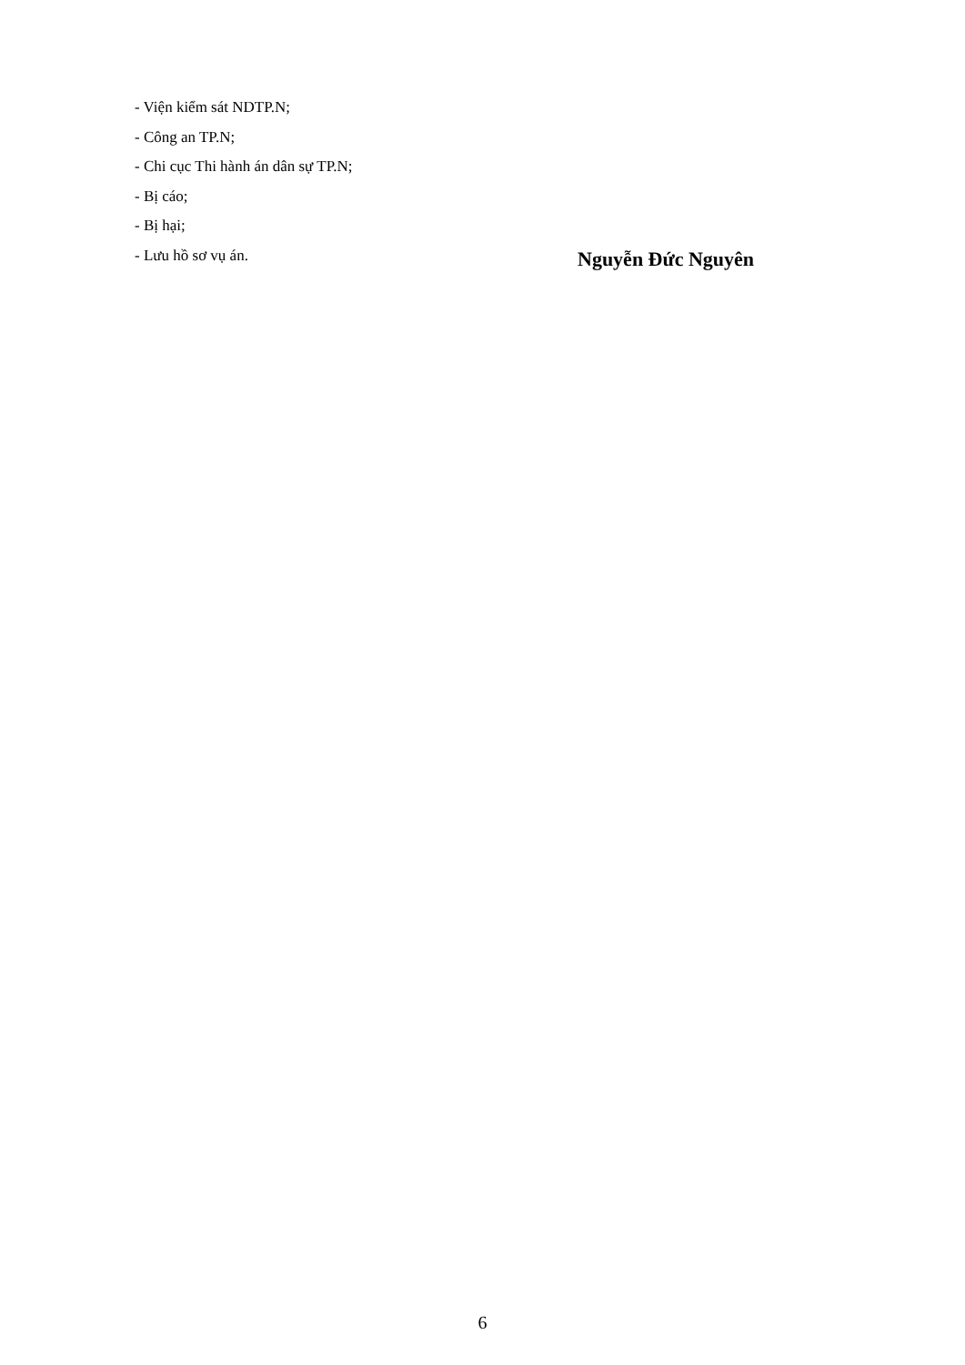- Viện kiểm sát NDTP.N;
- Công an TP.N;
- Chi cục Thi hành án dân sự TP.N;
- Bị cáo;
- Bị hại;
- Lưu hồ sơ vụ án.
Nguyễn Đức Nguyên
6